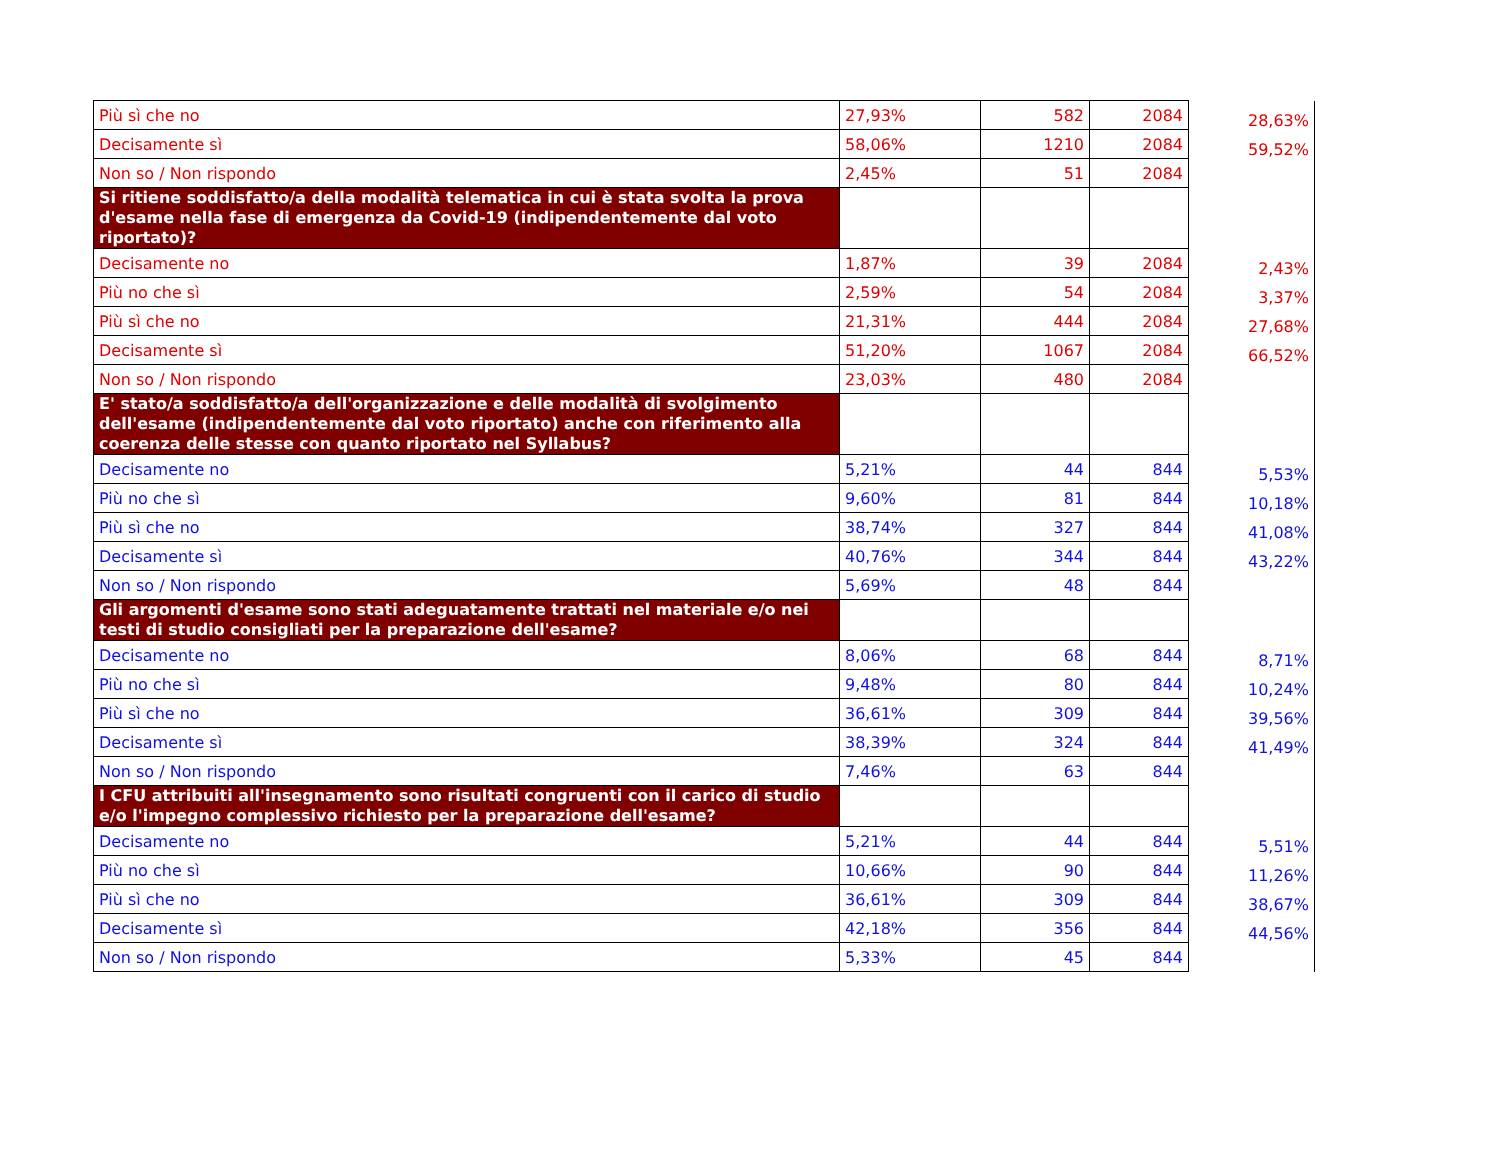| Più sì che no | 27,93% | 582 | 2084 | 28,63% |
| Decisamente sì | 58,06% | 1210 | 2084 | 59,52% |
| Non so / Non rispondo | 2,45% | 51 | 2084 | |
| Si ritiene soddisfatto/a della modalità telematica in cui è stata svolta la prova d'esame nella fase di emergenza da Covid-19 (indipendentemente dal voto riportato)? | | | | |
| Decisamente no | 1,87% | 39 | 2084 | 2,43% |
| Più no che sì | 2,59% | 54 | 2084 | 3,37% |
| Più sì che no | 21,31% | 444 | 2084 | 27,68% |
| Decisamente sì | 51,20% | 1067 | 2084 | 66,52% |
| Non so / Non rispondo | 23,03% | 480 | 2084 | |
| E' stato/a soddisfatto/a dell'organizzazione e delle modalità di svolgimento dell'esame (indipendentemente dal voto riportato) anche con riferimento alla coerenza delle stesse con quanto riportato nel Syllabus? | | | | |
| Decisamente no | 5,21% | 44 | 844 | 5,53% |
| Più no che sì | 9,60% | 81 | 844 | 10,18% |
| Più sì che no | 38,74% | 327 | 844 | 41,08% |
| Decisamente sì | 40,76% | 344 | 844 | 43,22% |
| Non so / Non rispondo | 5,69% | 48 | 844 | |
| Gli argomenti d'esame sono stati adeguatamente trattati nel materiale e/o nei testi di studio consigliati per la preparazione dell'esame? | | | | |
| Decisamente no | 8,06% | 68 | 844 | 8,71% |
| Più no che sì | 9,48% | 80 | 844 | 10,24% |
| Più sì che no | 36,61% | 309 | 844 | 39,56% |
| Decisamente sì | 38,39% | 324 | 844 | 41,49% |
| Non so / Non rispondo | 7,46% | 63 | 844 | |
| I CFU attribuiti all'insegnamento sono risultati congruenti con il carico di studio e/o l'impegno complessivo richiesto per la preparazione dell'esame? | | | | |
| Decisamente no | 5,21% | 44 | 844 | 5,51% |
| Più no che sì | 10,66% | 90 | 844 | 11,26% |
| Più sì che no | 36,61% | 309 | 844 | 38,67% |
| Decisamente sì | 42,18% | 356 | 844 | 44,56% |
| Non so / Non rispondo | 5,33% | 45 | 844 | |